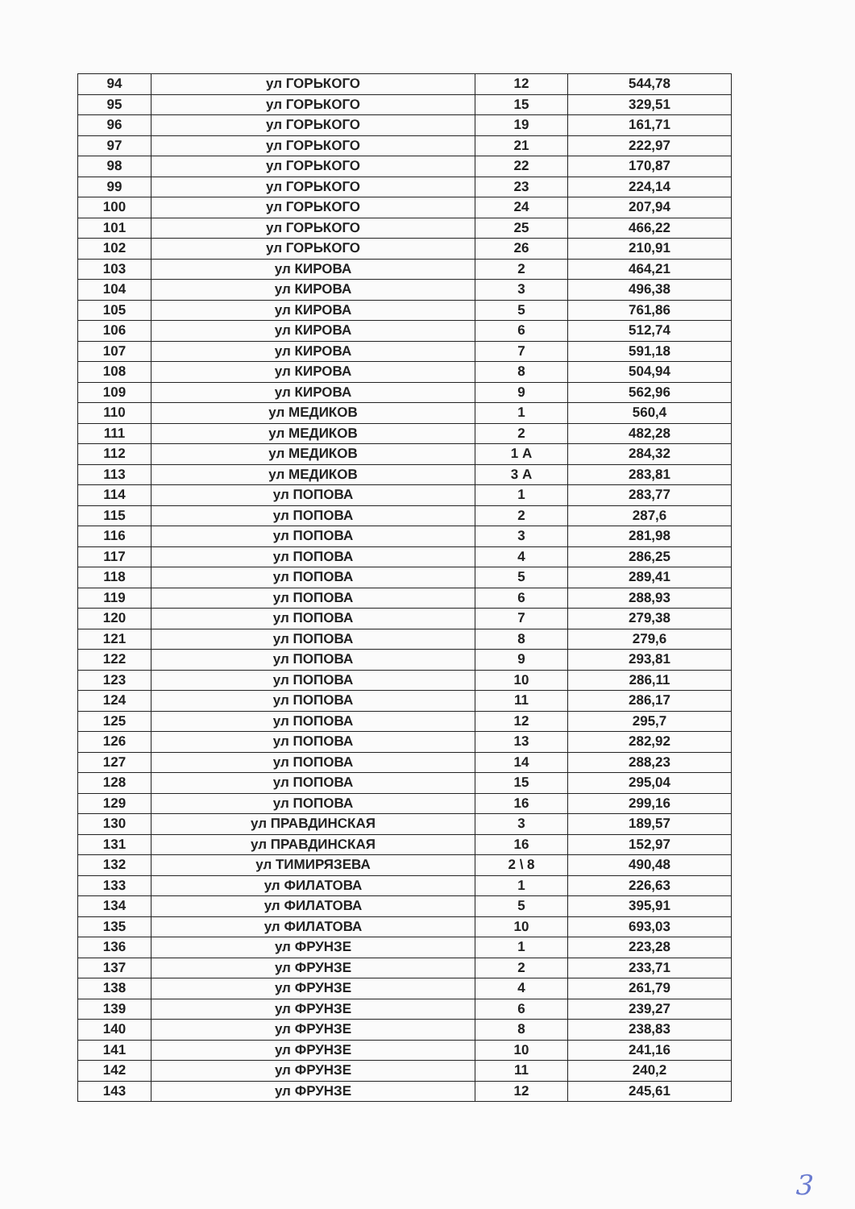| 94 | ул ГОРЬКОГО | 12 | 544,78 |
| 95 | ул ГОРЬКОГО | 15 | 329,51 |
| 96 | ул ГОРЬКОГО | 19 | 161,71 |
| 97 | ул ГОРЬКОГО | 21 | 222,97 |
| 98 | ул ГОРЬКОГО | 22 | 170,87 |
| 99 | ул ГОРЬКОГО | 23 | 224,14 |
| 100 | ул ГОРЬКОГО | 24 | 207,94 |
| 101 | ул ГОРЬКОГО | 25 | 466,22 |
| 102 | ул ГОРЬКОГО | 26 | 210,91 |
| 103 | ул КИРОВА | 2 | 464,21 |
| 104 | ул КИРОВА | 3 | 496,38 |
| 105 | ул КИРОВА | 5 | 761,86 |
| 106 | ул КИРОВА | 6 | 512,74 |
| 107 | ул КИРОВА | 7 | 591,18 |
| 108 | ул КИРОВА | 8 | 504,94 |
| 109 | ул КИРОВА | 9 | 562,96 |
| 110 | ул МЕДИКОВ | 1 | 560,4 |
| 111 | ул МЕДИКОВ | 2 | 482,28 |
| 112 | ул МЕДИКОВ | 1 А | 284,32 |
| 113 | ул МЕДИКОВ | 3 А | 283,81 |
| 114 | ул ПОПОВА | 1 | 283,77 |
| 115 | ул ПОПОВА | 2 | 287,6 |
| 116 | ул ПОПОВА | 3 | 281,98 |
| 117 | ул ПОПОВА | 4 | 286,25 |
| 118 | ул ПОПОВА | 5 | 289,41 |
| 119 | ул ПОПОВА | 6 | 288,93 |
| 120 | ул ПОПОВА | 7 | 279,38 |
| 121 | ул ПОПОВА | 8 | 279,6 |
| 122 | ул ПОПОВА | 9 | 293,81 |
| 123 | ул ПОПОВА | 10 | 286,11 |
| 124 | ул ПОПОВА | 11 | 286,17 |
| 125 | ул ПОПОВА | 12 | 295,7 |
| 126 | ул ПОПОВА | 13 | 282,92 |
| 127 | ул ПОПОВА | 14 | 288,23 |
| 128 | ул ПОПОВА | 15 | 295,04 |
| 129 | ул ПОПОВА | 16 | 299,16 |
| 130 | ул ПРАВДИНСКАЯ | 3 | 189,57 |
| 131 | ул ПРАВДИНСКАЯ | 16 | 152,97 |
| 132 | ул ТИМИРЯЗЕВА | 2 \ 8 | 490,48 |
| 133 | ул ФИЛАТОВА | 1 | 226,63 |
| 134 | ул ФИЛАТОВА | 5 | 395,91 |
| 135 | ул ФИЛАТОВА | 10 | 693,03 |
| 136 | ул ФРУНЗЕ | 1 | 223,28 |
| 137 | ул ФРУНЗЕ | 2 | 233,71 |
| 138 | ул ФРУНЗЕ | 4 | 261,79 |
| 139 | ул ФРУНЗЕ | 6 | 239,27 |
| 140 | ул ФРУНЗЕ | 8 | 238,83 |
| 141 | ул ФРУНЗЕ | 10 | 241,16 |
| 142 | ул ФРУНЗЕ | 11 | 240,2 |
| 143 | ул ФРУНЗЕ | 12 | 245,61 |
3